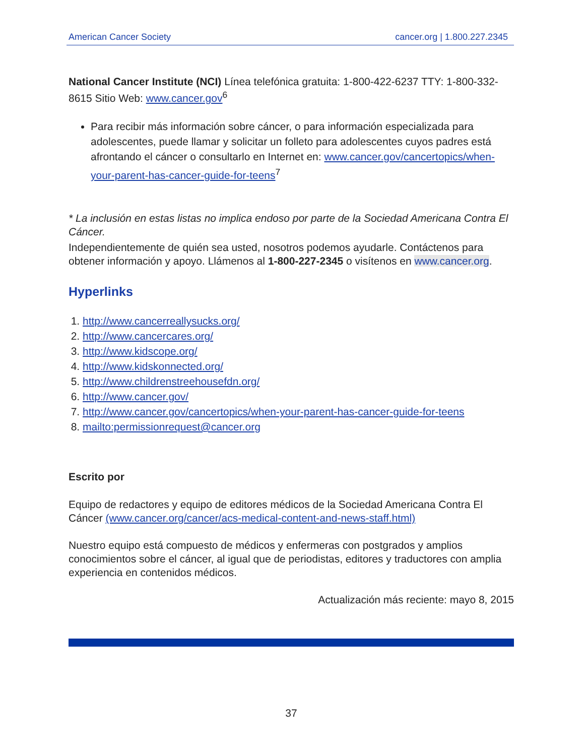American Cancer Society cancer.org | 1.800.227.2345
National Cancer Institute (NCI) Línea telefónica gratuita: 1-800-422-6237 TTY: 1-800-332-8615 Sitio Web: www.cancer.gov<sup>6</sup>
Para recibir más información sobre cáncer, o para información especializada para adolescentes, puede llamar y solicitar un folleto para adolescentes cuyos padres está afrontando el cáncer o consultarlo en Internet en: www.cancer.gov/cancertopics/when-your-parent-has-cancer-guide-for-teens<sup>7</sup>
* La inclusión en estas listas no implica endoso por parte de la Sociedad Americana Contra El Cáncer.
Independientemente de quién sea usted, nosotros podemos ayudarle. Contáctenos para obtener información y apoyo. Llámenos al 1-800-227-2345 o visítenos en www.cancer.org.
Hyperlinks
1. http://www.cancerreallysucks.org/
2. http://www.cancercares.org/
3. http://www.kidscope.org/
4. http://www.kidskonnected.org/
5. http://www.childrenstreehousefdn.org/
6. http://www.cancer.gov/
7. http://www.cancer.gov/cancertopics/when-your-parent-has-cancer-guide-for-teens
8. mailto:permissionrequest@cancer.org
Escrito por
Equipo de redactores y equipo de editores médicos de la Sociedad Americana Contra El Cáncer (www.cancer.org/cancer/acs-medical-content-and-news-staff.html)
Nuestro equipo está compuesto de médicos y enfermeras con postgrados y amplios conocimientos sobre el cáncer, al igual que de periodistas, editores y traductores con amplia experiencia en contenidos médicos.
Actualización más reciente: mayo 8, 2015
37